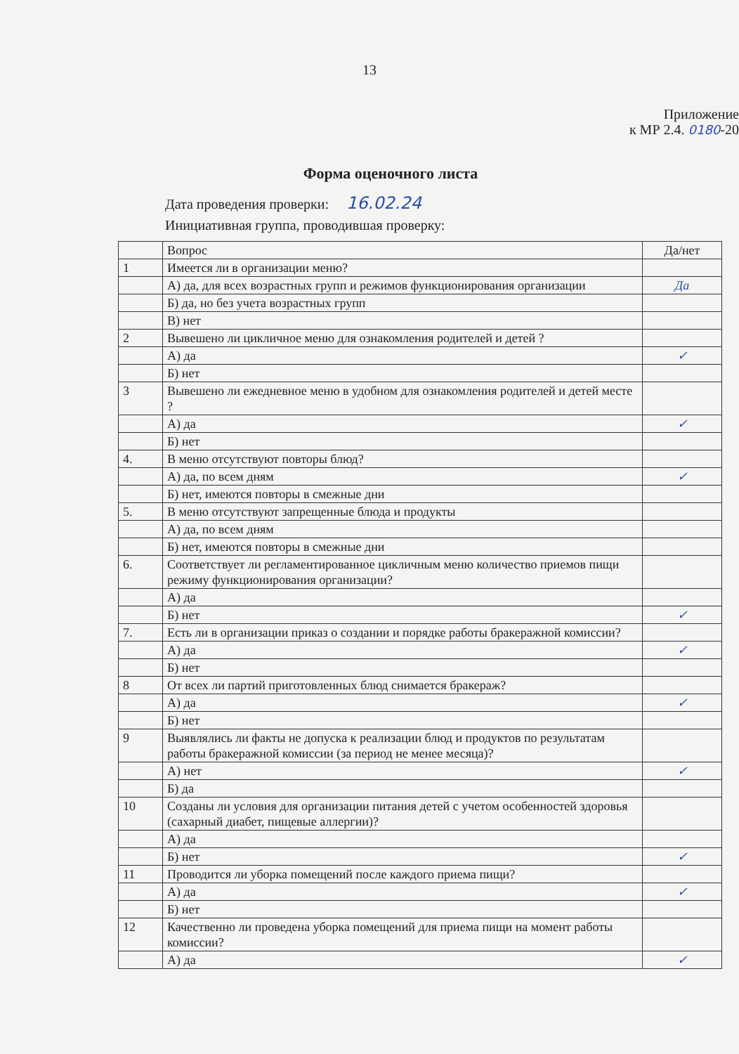13
Приложение
к МР 2.4. 0180-20
Форма оценочного листа
Дата проведения проверки: 16.02.24
Инициативная группа, проводившая проверку:
| | Вопрос | Да/нет |
| 1 | Имеется ли в организации меню? | |
| | А) да, для всех возрастных групп и режимов функционирования организации | Да |
| | Б) да, но без учета возрастных групп | |
| | В) нет | |
| 2 | Вывешено ли цикличное меню для ознакомления родителей и детей ? | |
| | А) да | ✓ |
| | Б) нет | |
| 3 | Вывешено ли ежедневное меню в удобном для ознакомления родителей и детей месте ? | |
| | А) да | ✓ |
| | Б) нет | |
| 4. | В меню отсутствуют повторы блюд? | |
| | А) да, по всем дням | ✓ |
| | Б) нет, имеются повторы в смежные дни | |
| 5. | В меню отсутствуют запрещенные блюда и продукты | |
| | А) да, по всем дням | |
| | Б) нет, имеются повторы в смежные дни | |
| 6. | Соответствует ли регламентированное цикличным меню количество приемов пищи режиму функционирования организации? | |
| | А) да | |
| | Б) нет | ✓ |
| 7. | Есть ли в организации приказ о создании и порядке работы бракеражной комиссии? | |
| | А) да | ✓ |
| | Б) нет | |
| 8 | От всех ли партий приготовленных блюд снимается бракераж? | |
| | А) да | ✓ |
| | Б) нет | |
| 9 | Выявлялись ли факты не допуска к реализации блюд и продуктов по результатам работы бракеражной комиссии (за период не менее месяца)? | |
| | А) нет | ✓ |
| | Б) да | |
| 10 | Созданы ли условия для организации питания детей с учетом особенностей здоровья (сахарный диабет, пищевые аллергии)? | |
| | А) да | |
| | Б) нет | ✓ |
| 11 | Проводится ли уборка помещений после каждого приема пищи? | |
| | А) да | ✓ |
| | Б) нет | |
| 12 | Качественно ли проведена уборка помещений для приема пищи на момент работы комиссии? | |
| | А) да | ✓ |